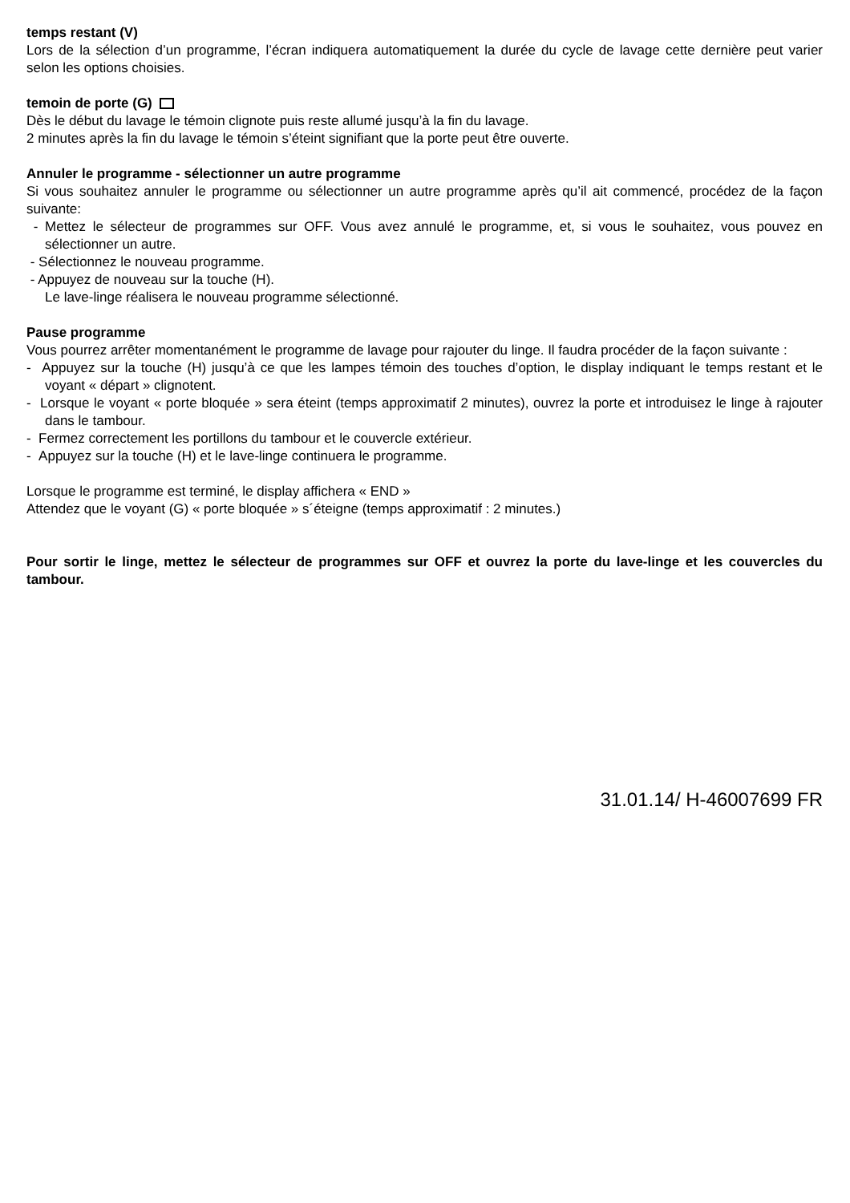temps restant (V)
Lors de la sélection d’un programme, l’écran indiquera automatiquement la durée du cycle de lavage cette dernière peut varier selon les options choisies.
temoin de porte (G)
Dès le début du lavage le témoin clignote puis reste allumé jusqu’à la fin du lavage.
2 minutes après la fin du lavage le témoin s’éteint signifiant que la porte peut être ouverte.
Annuler le programme - sélectionner un autre programme
Si vous souhaitez annuler le programme ou sélectionner un autre programme après qu’il ait commencé, procédez de la façon suivante:
- Mettez le sélecteur de programmes sur OFF. Vous avez annulé le programme, et, si vous le souhaitez, vous pouvez en sélectionner un autre.
- Sélectionnez le nouveau programme.
- Appuyez de nouveau sur la touche (H).
Le lave-linge réalisera le nouveau programme sélectionné.
Pause programme
Vous pourrez arrêter momentanément le programme de lavage pour rajouter du linge. Il faudra procéder de la façon suivante :
- Appuyez sur la touche (H) jusqu’à ce que les lampes témoin des touches d’option, le display indiquant le temps restant et le voyant « départ » clignotent.
- Lorsque le voyant « porte bloquée » sera éteint (temps approximatif 2 minutes), ouvrez la porte et introduisez le linge à rajouter dans le tambour.
- Fermez correctement les portillons du tambour et le couvercle extérieur.
- Appuyez sur la touche (H) et le lave-linge continuera le programme.
Lorsque le programme est terminé, le display affichera « END »
Attendez que le voyant (G) « porte bloquée » s´éteigne (temps approximatif : 2 minutes.)
Pour sortir le linge, mettez le sélecteur de programmes sur OFF et ouvrez la porte du lave-linge et les couvercles du tambour.
31.01.14/ H-46007699 FR